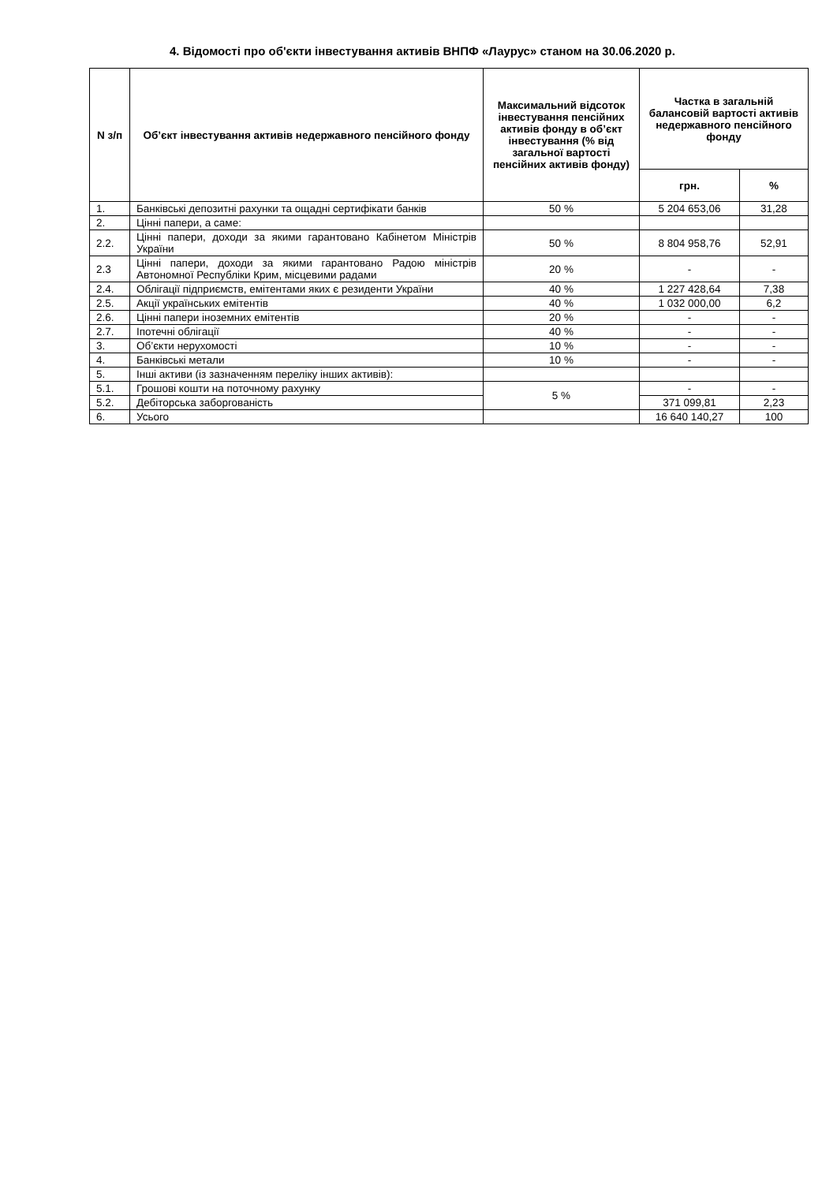4. Відомості про об'єкти інвестування активів ВНПФ «Лаурус» станом на 30.06.2020 р.
| N з/п | Об’єкт інвестування активів недержавного пенсійного фонду | Максимальний відсоток інвестування пенсійних активів фонду в об’єкт інвестування (% від загальної вартості пенсійних активів фонду) | Частка в загальній балансовій вартості активів недержавного пенсійного фонду | |
| --- | --- | --- | --- | --- |
| | | | грн. | % |
| 1. | Банківські депозитні рахунки та ощадні сертифікати банків | 50 % | 5 204 653,06 | 31,28 |
| 2. | Цінні папери, а саме: | | | |
| 2.2. | Цінні папери, доходи за якими гарантовано Кабінетом Міністрів України | 50 % | 8 804 958,76 | 52,91 |
| 2.3 | Цінні папери, доходи за якими гарантовано Радою міністрів Автономної Республіки Крим, місцевими радами | 20 % | - | - |
| 2.4. | Облігації підприємств, емітентами яких є резиденти України | 40 % | 1 227 428,64 | 7,38 |
| 2.5. | Акції українських емітентів | 40 % | 1 032 000,00 | 6,2 |
| 2.6. | Цінні папери іноземних емітентів | 20 % | - | - |
| 2.7. | Іпотечні облігації | 40 % | - | - |
| 3. | Об’єкти нерухомості | 10 % | - | - |
| 4. | Банківські метали | 10 % | - | - |
| 5. | Інші активи (із зазначенням переліку інших активів): | | | |
| 5.1. | Грошові кошти на поточному рахунку | 5 % | - | - |
| 5.2. | Дебіторська заборгованість | | 371 099,81 | 2,23 |
| 6. | Усього | | 16 640 140,27 | 100 |